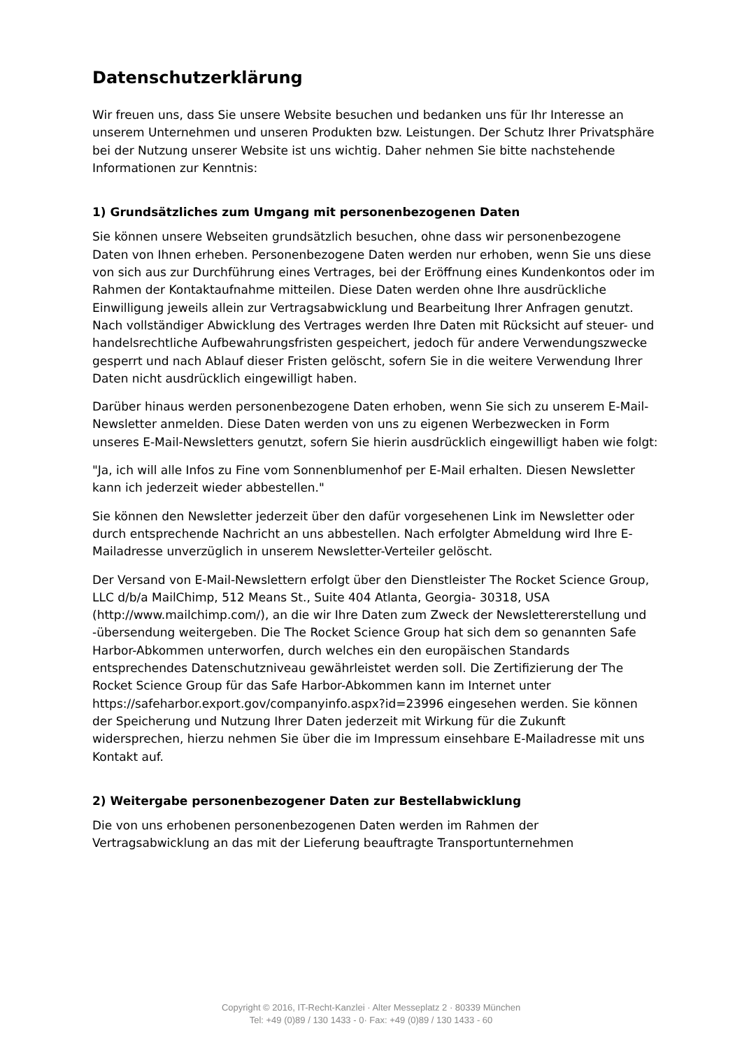Datenschutzerklärung
Wir freuen uns, dass Sie unsere Website besuchen und bedanken uns für Ihr Interesse an unserem Unternehmen und unseren Produkten bzw. Leistungen. Der Schutz Ihrer Privatsphäre bei der Nutzung unserer Website ist uns wichtig. Daher nehmen Sie bitte nachstehende Informationen zur Kenntnis:
1) Grundsätzliches zum Umgang mit personenbezogenen Daten
Sie können unsere Webseiten grundsätzlich besuchen, ohne dass wir personenbezogene Daten von Ihnen erheben. Personenbezogene Daten werden nur erhoben, wenn Sie uns diese von sich aus zur Durchführung eines Vertrages, bei der Eröffnung eines Kundenkontos oder im Rahmen der Kontaktaufnahme mitteilen. Diese Daten werden ohne Ihre ausdrückliche Einwilligung jeweils allein zur Vertragsabwicklung und Bearbeitung Ihrer Anfragen genutzt. Nach vollständiger Abwicklung des Vertrages werden Ihre Daten mit Rücksicht auf steuer- und handelsrechtliche Aufbewahrungsfristen gespeichert, jedoch für andere Verwendungszwecke gesperrt und nach Ablauf dieser Fristen gelöscht, sofern Sie in die weitere Verwendung Ihrer Daten nicht ausdrücklich eingewilligt haben.
Darüber hinaus werden personenbezogene Daten erhoben, wenn Sie sich zu unserem E-Mail-Newsletter anmelden. Diese Daten werden von uns zu eigenen Werbezwecken in Form unseres E-Mail-Newsletters genutzt, sofern Sie hierin ausdrücklich eingewilligt haben wie folgt:
"Ja, ich will alle Infos zu Fine vom Sonnenblumenhof per E-Mail erhalten. Diesen Newsletter kann ich jederzeit wieder abbestellen."
Sie können den Newsletter jederzeit über den dafür vorgesehenen Link im Newsletter oder durch entsprechende Nachricht an uns abbestellen. Nach erfolgter Abmeldung wird Ihre E-Mailadresse unverzüglich in unserem Newsletter-Verteiler gelöscht.
Der Versand von E-Mail-Newslettern erfolgt über den Dienstleister The Rocket Science Group, LLC d/b/a MailChimp, 512 Means St., Suite 404 Atlanta, Georgia- 30318, USA (http://www.mailchimp.com/), an die wir Ihre Daten zum Zweck der Newslettererstellung und -übersendung weitergeben. Die The Rocket Science Group hat sich dem so genannten Safe Harbor-Abkommen unterworfen, durch welches ein den europäischen Standards entsprechendes Datenschutzniveau gewährleistet werden soll. Die Zertifizierung der The Rocket Science Group für das Safe Harbor-Abkommen kann im Internet unter https://safeharbor.export.gov/companyinfo.aspx?id=23996 eingesehen werden. Sie können der Speicherung und Nutzung Ihrer Daten jederzeit mit Wirkung für die Zukunft widersprechen, hierzu nehmen Sie über die im Impressum einsehbare E-Mailadresse mit uns Kontakt auf.
2) Weitergabe personenbezogener Daten zur Bestellabwicklung
Die von uns erhobenen personenbezogenen Daten werden im Rahmen der Vertragsabwicklung an das mit der Lieferung beauftragte Transportunternehmen
Copyright © 2016, IT-Recht-Kanzlei · Alter Messeplatz 2 · 80339 München
Tel: +49 (0)89 / 130 1433 - 0· Fax: +49 (0)89 / 130 1433 - 60